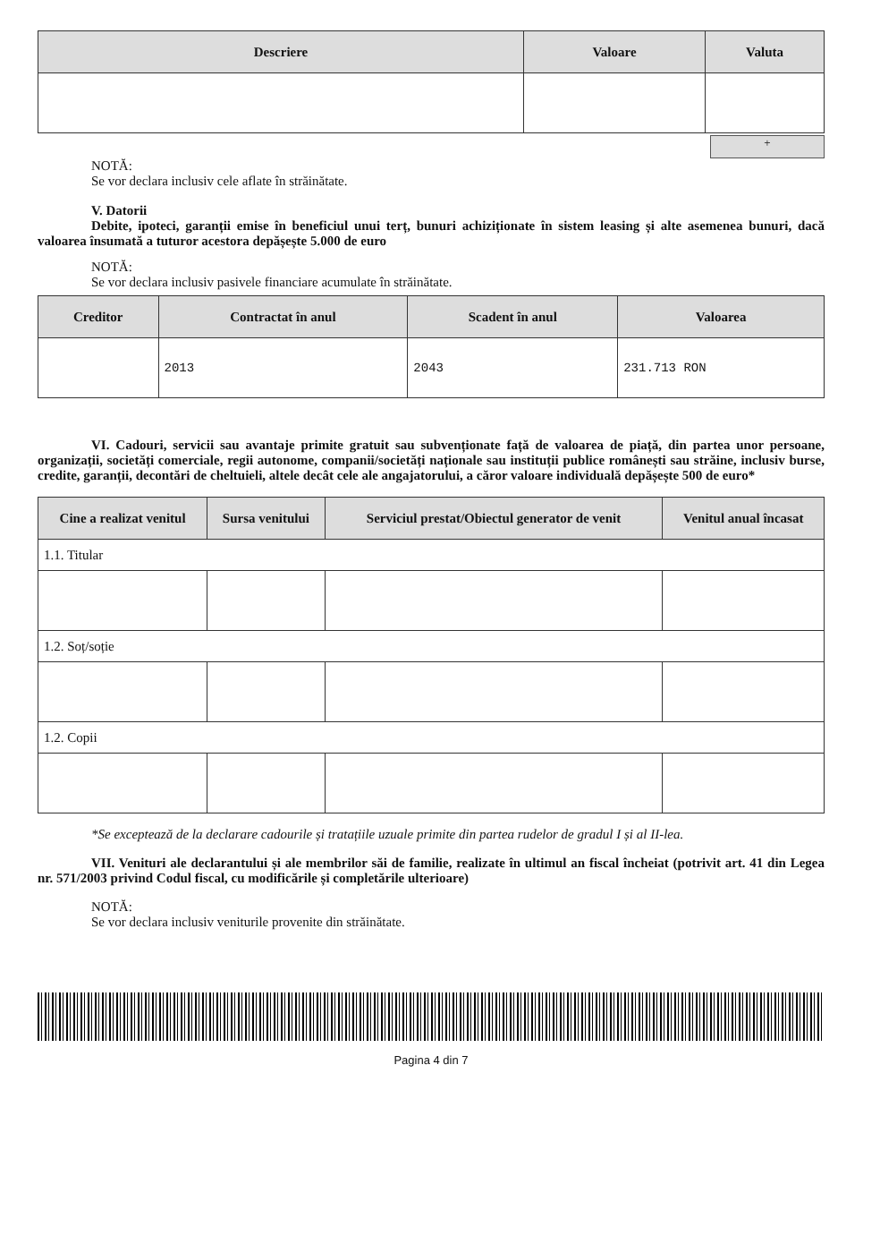| Descriere | Valoare | Valuta |
| --- | --- | --- |
+
NOTĂ:
Se vor declara inclusiv cele aflate în străinătate.
V. Datorii
Debite, ipoteci, garanții emise în beneficiul unui terț, bunuri achiziționate în sistem leasing și alte asemenea bunuri, dacă valoarea însumată a tuturor acestora depășește 5.000 de euro
NOTĂ:
Se vor declara inclusiv pasivele financiare acumulate în străinătate.
| Creditor | Contractat în anul | Scadent în anul | Valoarea |
| --- | --- | --- | --- |
| | 2013 | 2043 | 231.713 RON |
VI. Cadouri, servicii sau avantaje primite gratuit sau subvenționate față de valoarea de piață, din partea unor persoane, organizații, societăți comerciale, regii autonome, companii/societăți naționale sau instituții publice românești sau străine, inclusiv burse, credite, garanții, decontări de cheltuieli, altele decât cele ale angajatorului, a căror valoare individuală depășește 500 de euro*
| Cine a realizat venitul | Sursa venitului | Serviciul prestat/Obiectul generator de venit | Venitul anual încasat |
| --- | --- | --- | --- |
| 1.1. Titular | | | |
| 1.2. Soț/soție | | | |
| 1.2. Copii | | | |
*Se exceptează de la declarare cadourile și tratațiile uzuale primite din partea rudelor de gradul I și al II-lea.
VII. Venituri ale declarantului și ale membrilor săi de familie, realizate în ultimul an fiscal încheiat (potrivit art. 41 din Legea nr. 571/2003 privind Codul fiscal, cu modificările și completările ulterioare)
NOTĂ:
Se vor declara inclusiv veniturile provenite din străinătate.
Pagina 4 din 7